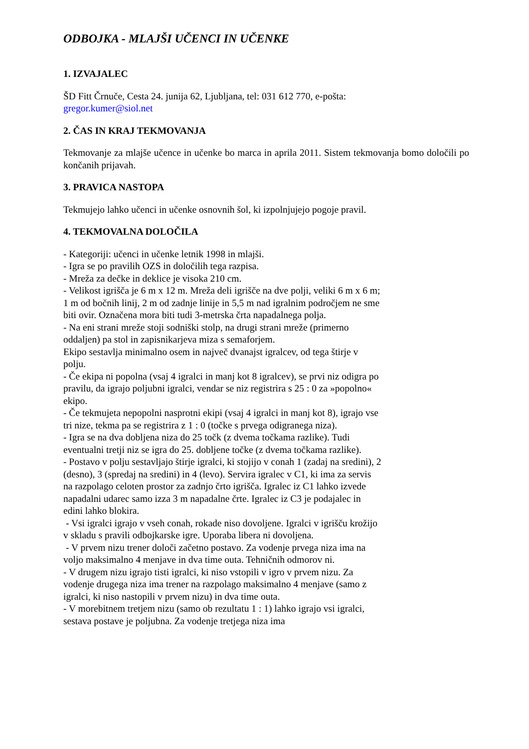ODBOJKA - MLAJŠI UČENCI IN UČENKE
1. IZVAJALEC
ŠD Fitt Črnuče, Cesta 24. junija 62, Ljubljana, tel: 031 612 770, e-pošta:
gregor.kumer@siol.net
2. ČAS IN KRAJ TEKMOVANJA
Tekmovanje za mlajše učence in učenke bo marca in aprila 2011. Sistem tekmovanja bomo določili po končanih prijavah.
3. PRAVICA NASTOPA
Tekmujejo lahko učenci in učenke osnovnih šol, ki izpolnjujejo pogoje pravil.
4. TEKMOVALNA DOLOČILA
- Kategoriji: učenci in učenke letnik 1998 in mlajši.
- Igra se po pravilih OZS in določilih tega razpisa.
- Mreža za dečke in deklice je visoka 210 cm.
- Velikost igrišča je 6 m x 12 m. Mreža deli igrišče na dve polji, veliki 6 m x 6 m; 1 m od bočnih linij, 2 m od zadnje linije in 5,5 m nad igralnim področjem ne sme biti ovir. Označena mora biti tudi 3-metrska črta napadalnega polja.
- Na eni strani mreže stoji sodniški stolp, na drugi strani mreže (primerno oddaljen) pa stol in zapisnikarjeva miza s semaforjem.
Ekipo sestavlja minimalno osem in največ dvanajst igralcev, od tega štirje v polju.
- Če ekipa ni popolna (vsaj 4 igralci in manj kot 8 igralcev), se prvi niz odigra po pravilu, da igrajo poljubni igralci, vendar se niz registrira s 25 : 0 za »popolno« ekipo.
- Če tekmujeta nepopolni nasprotni ekipi (vsaj 4 igralci in manj kot 8), igrajo vse tri nize, tekma pa se registrira z 1 : 0 (točke s prvega odigranega niza).
- Igra se na dva dobljena niza do 25 točk (z dvema točkama razlike). Tudi eventualni tretji niz se igra do 25. dobljene točke (z dvema točkama razlike).
- Postavo v polju sestavljajo štirje igralci, ki stojijo v conah 1 (zadaj na sredini), 2 (desno), 3 (spredaj na sredini) in 4 (levo). Servira igralec v C1, ki ima za servis na razpolago celoten prostor za zadnjo črto igrišča. Igralec iz C1 lahko izvede napadalni udarec samo izza 3 m napadalne črte. Igralec iz C3 je podajalec in edini lahko blokira.
- Vsi igralci igrajo v vseh conah, rokade niso dovoljene. Igralci v igrišču krožijo v skladu s pravili odbojkarske igre. Uporaba libera ni dovoljena.
- V prvem nizu trener določi začetno postavo. Za vodenje prvega niza ima na voljo maksimalno 4 menjave in dva time outa. Tehničnih odmorov ni.
- V drugem nizu igrajo tisti igralci, ki niso vstopili v igro v prvem nizu. Za vodenje drugega niza ima trener na razpolago maksimalno 4 menjave (samo z igralci, ki niso nastopili v prvem nizu) in dva time outa.
- V morebitnem tretjem nizu (samo ob rezultatu 1 : 1) lahko igrajo vsi igralci, sestava postave je poljubna. Za vodenje tretjega niza ima